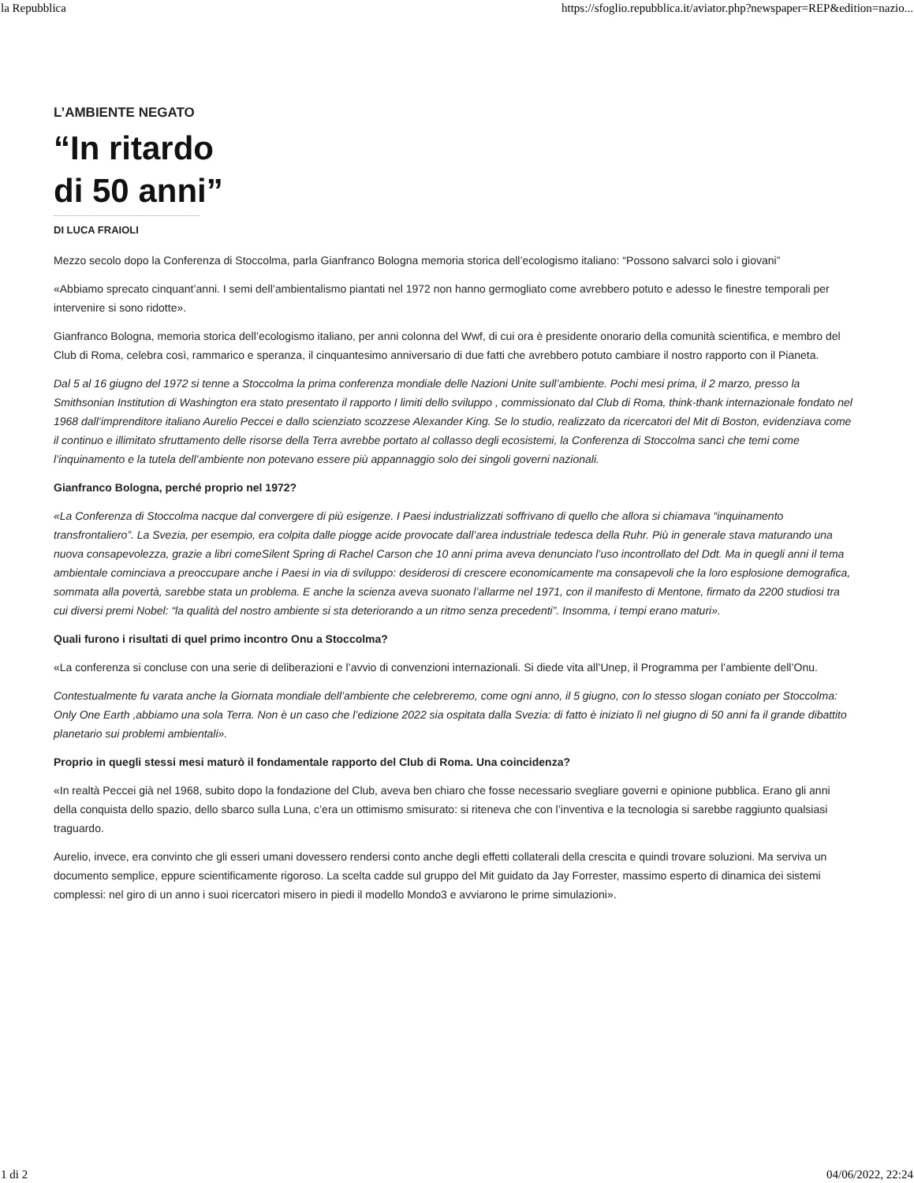la Repubblica https://sfoglio.repubblica.it/aviator.php?newspaper=REP&edition=nazio...
L’AMBIENTE NEGATO
“In ritardo
di 50 anni”
DI LUCA FRAIOLI
Mezzo secolo dopo la Conferenza di Stoccolma, parla Gianfranco Bologna memoria storica dell’ecologismo italiano: “Possono salvarci solo i giovani”
«Abbiamo sprecato cinquant’anni. I semi dell’ambientalismo piantati nel 1972 non hanno germogliato come avrebbero potuto e adesso le finestre temporali per intervenire si sono ridotte».
Gianfranco Bologna, memoria storica dell’ecologismo italiano, per anni colonna del Wwf, di cui ora è presidente onorario della comunità scientifica, e membro del Club di Roma, celebra così, rammarico e speranza, il cinquantesimo anniversario di due fatti che avrebbero potuto cambiare il nostro rapporto con il Pianeta.
Dal 5 al 16 giugno del 1972 si tenne a Stoccolma la prima conferenza mondiale delle Nazioni Unite sull’ambiente. Pochi mesi prima, il 2 marzo, presso la Smithsonian Institution di Washington era stato presentato il rapporto I limiti dello sviluppo , commissionato dal Club di Roma, think-thank internazionale fondato nel 1968 dall’imprenditore italiano Aurelio Peccei e dallo scienziato scozzese Alexander King. Se lo studio, realizzato da ricercatori del Mit di Boston, evidenziava come il continuo e illimitato sfruttamento delle risorse della Terra avrebbe portato al collasso degli ecosistemi, la Conferenza di Stoccolma sancì che temi come l’inquinamento e la tutela dell’ambiente non potevano essere più appannaggio solo dei singoli governi nazionali.
Gianfranco Bologna, perché proprio nel 1972?
«La Conferenza di Stoccolma nacque dal convergere di più esigenze. I Paesi industrializzati soffrivano di quello che allora si chiamava “inquinamento transfrontaliero”. La Svezia, per esempio, era colpita dalle piogge acide provocate dall’area industriale tedesca della Ruhr. Più in generale stava maturando una nuova consapevolezza, grazie a libri comeSilent Spring di Rachel Carson che 10 anni prima aveva denunciato l’uso incontrollato del Ddt. Ma in quegli anni il tema ambientale cominciava a preoccupare anche i Paesi in via di sviluppo: desiderosi di crescere economicamente ma consapevoli che la loro esplosione demografica, sommata alla povertà, sarebbe stata un problema. E anche la scienza aveva suonato l’allarme nel 1971, con il manifesto di Mentone, firmato da 2200 studiosi tra cui diversi premi Nobel: “la qualità del nostro ambiente si sta deteriorando a un ritmo senza precedenti”. Insomma, i tempi erano maturi».
Quali furono i risultati di quel primo incontro Onu a Stoccolma?
«La conferenza si concluse con una serie di deliberazioni e l’avvio di convenzioni internazionali. Si diede vita all’Unep, il Programma per l’ambiente dell’Onu.
Contestualmente fu varata anche la Giornata mondiale dell’ambiente che celebreremo, come ogni anno, il 5 giugno, con lo stesso slogan coniato per Stoccolma: Only One Earth ,abbiamo una sola Terra. Non è un caso che l’edizione 2022 sia ospitata dalla Svezia: di fatto è iniziato lì nel giugno di 50 anni fa il grande dibattito planetario sui problemi ambientali».
Proprio in quegli stessi mesi maturò il fondamentale rapporto del Club di Roma. Una coincidenza?
«In realtà Peccei già nel 1968, subito dopo la fondazione del Club, aveva ben chiaro che fosse necessario svegliare governi e opinione pubblica. Erano gli anni della conquista dello spazio, dello sbarco sulla Luna, c’era un ottimismo smisurato: si riteneva che con l’inventiva e la tecnologia si sarebbe raggiunto qualsiasi traguardo.
Aurelio, invece, era convinto che gli esseri umani dovessero rendersi conto anche degli effetti collaterali della crescita e quindi trovare soluzioni. Ma serviva un documento semplice, eppure scientificamente rigoroso. La scelta cadde sul gruppo del Mit guidato da Jay Forrester, massimo esperto di dinamica dei sistemi complessi: nel giro di un anno i suoi ricercatori misero in piedi il modello Mondo3 e avviarono le prime simulazioni».
1 di 2 04/06/2022, 22:24